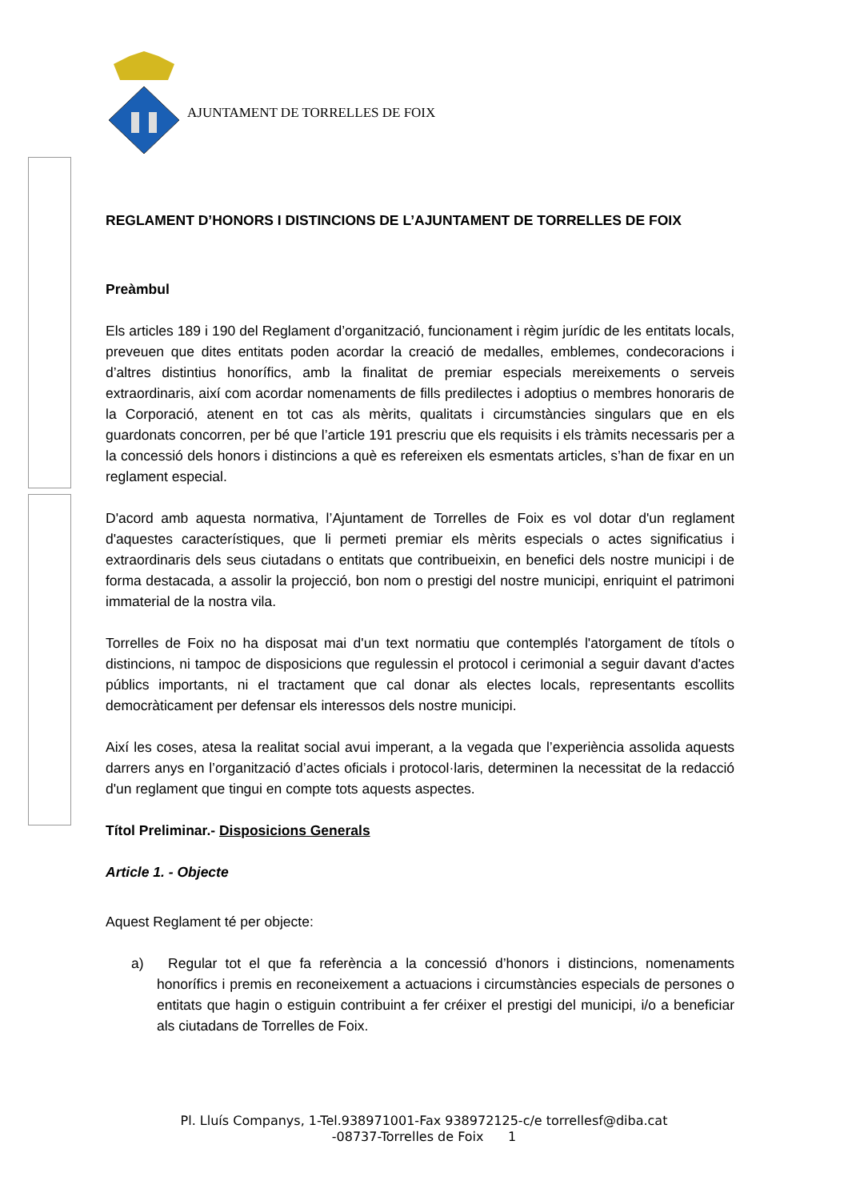AJUNTAMENT DE TORRELLES DE FOIX
REGLAMENT D’HONORS I DISTINCIONS DE L’AJUNTAMENT DE TORRELLES DE FOIX
Preàmbul
Els articles 189 i 190 del Reglament d’organització, funcionament i règim jurídic de les entitats locals, preveuen que dites entitats poden acordar la creació de medalles, emblemes, condecoracions i d’altres distintius honorífics, amb la finalitat de premiar especials mereixements o serveis extraordinaris, així com acordar nomenaments de fills predilectes i adoptius o membres honoraris de la Corporació, atenent en tot cas als mèrits, qualitats i circumstàncies singulars que en els guardonats concorren, per bé que l’article 191 prescriu que els requisits i els tràmits necessaris per a la concessió dels honors i distincions a què es refereixen els esmentats articles, s’han de fixar en un reglament especial.
D'acord amb aquesta normativa, l’Ajuntament de Torrelles de Foix es vol dotar d'un reglament d'aquestes característiques, que li permeti premiar els mèrits especials o actes significatius i extraordinaris dels seus ciutadans o entitats que contribueixin, en benefici dels nostre municipi i de forma destacada, a assolir la projecció, bon nom o prestigi del nostre municipi, enriquint el patrimoni immaterial de la nostra vila.
Torrelles de Foix no ha disposat mai d'un text normatiu que contemplés l'atorgament de títols o distincions, ni tampoc de disposicions que regulessin el protocol i cerimonial a seguir davant d'actes públics importants, ni el tractament que cal donar als electes locals, representants escollits democràticament per defensar els interessos dels nostre municipi.
Així les coses, atesa la realitat social avui imperant, a la vegada que l’experiència assolida aquests darrers anys en l’organització d’actes oficials i protocol·laris, determinen la necessitat de la redacció d'un reglament que tingui en compte tots aquests aspectes.
Títol Preliminar.- Disposicions Generals
Article 1. - Objecte
Aquest Reglament té per objecte:
a) Regular tot el que fa referència a la concessió d’honors i distincions, nomenaments honorífics i premis en reconeixement a actuacions i circumstàncies especials de persones o entitats que hagin o estiguin contribuint a fer créixer el prestigi del municipi, i/o a beneficiar als ciutadans de Torrelles de Foix.
Pl. Lluís Companys, 1-Tel.938971001-Fax 938972125-c/e torrellesf@diba.cat
-08737-Torrelles de Foix 1